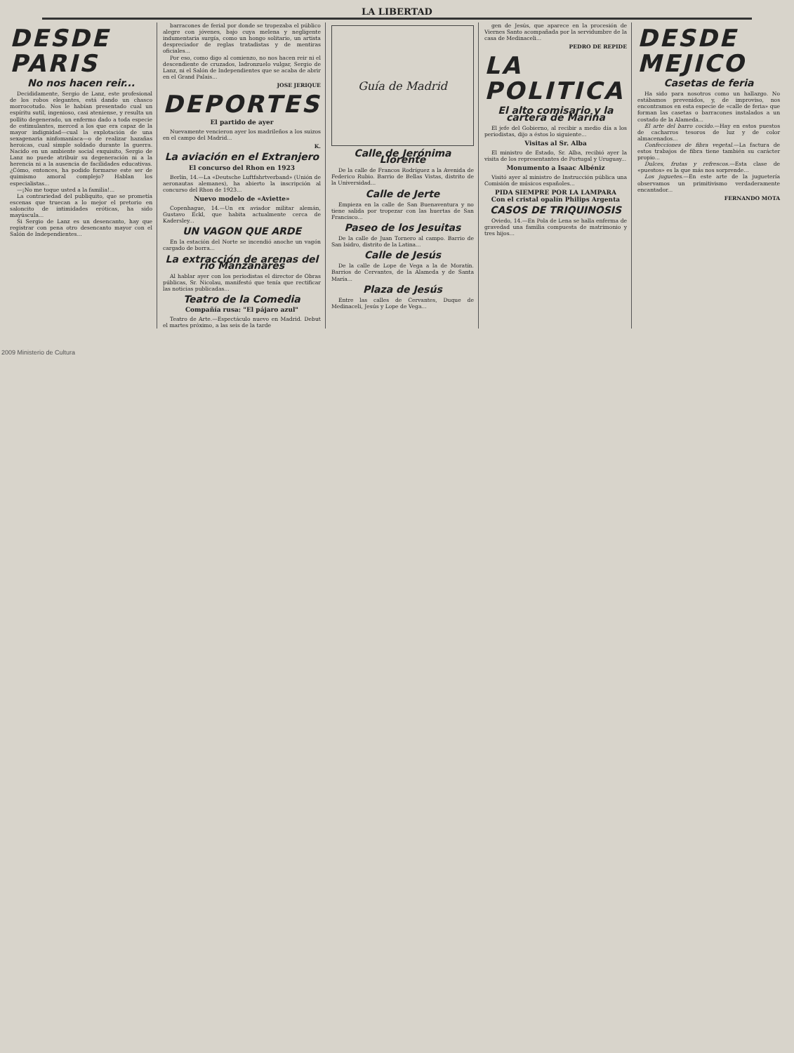LA LIBERTAD
DESDE PARIS
No nos hacen reir...
Decididamente, Sergio de Lanz, este profesional de los robos elegantes, está dando un chasco morrocotudo. Nos le habían presentado cual un espíritu sutil, ingenioso, casi ateniense, y resulta un pollito degenerado, un enfermo dado a toda especie de estimulantes, merced a los que era capaz de la mayor indignidad—cual la explotación de una sexagenaria ninfomaníaca—o de realizar hazañas heroicas, cual simple soldado durante la guerra. Nacido en un ambiente social exquisito, Sergio de Lanz no puede atribuir su degeneración ni a la herencia ni a la ausencia de facilidades educativas. ¿Cómo, entonces, ha podido formarse este ser de quimismo amoral complejo? Hablan los especialistas...
—¡No me toque usted a la familia!...
La contrariedad del publiquito, que se prometía escenas que truecan a lo mejor el pretorio en saloncito de intimidades eróticas, ha sido mayúscula...
Si Sergio de Lanz es un desencanto, hay que registrar con pena otro desencanto mayor con el Salón de Independientes...
barracones de ferial por donde se tropezaba el público alegre con jóvenes, bajo cuya melena y negligente indumentaria surgía, como un hongo solitario, un artista despreciador de reglas tratadistas y de mentiras oficiales...
Por eso, como digo al comienzo, no nos hacen reir ni el descendiente de cruzados, ladronzuelo vulgar, Sergio de Lanz, ni el Salón de Independientes que se acaba de abrir en el Grand Palais...
JOSE JERIQUE
DEPORTES
El partido de ayer
Nuevamente vencieron ayer los madrileños a los suizos en el campo del Madrid...
K.
La aviación en el Extranjero
El concurso del Rhon en 1923
Berlín, 14.—La «Deutsche Luftfahrtverband» (Unión de aeronautas alemanes), ha abierto la inscripción al concurso del Rhon de 1923...
Nuevo modelo de «Aviette»
Copenhague, 14.—Un ex aviador militar alemán, Gustavo Eckl, que habita actualmente cerca de Kadersley...
UN VAGON QUE ARDE
En la estación del Norte se incendió anoche un vagón cargado de borra...
La extracción de arenas del río Manzanares
Al hablar ayer con los periodistas el director de Obras públicas, Sr. Nicolau, manifestó que tenía que rectificar las noticias publicadas...
Teatro de la Comedia
Compañía rusa: "El pájaro azul"
Teatro de Arte.—Espectáculo nuevo en Madrid. Debut el martes próximo, a las seis de la tarde
Guía de Madrid
Calle de Jerónima Llorente
De la calle de Francos Rodríguez a la Avenida de Federico Rubio. Barrio de Bellas Vistas, distrito de la Universidad...
Calle de Jerte
Empieza en la calle de San Buenaventura y no tiene salida por tropezar con las huertas de San Francisco...
Paseo de los Jesuitas
De la calle de Juan Tornero al campo. Barrio de San Isidro, distrito de la Latina...
Calle de Jesús
De la calle de Lope de Vega a la de Moratín. Barrios de Cervantes, de la Alameda y de Santa María...
Plaza de Jesús
Entre las calles de Cervantes, Duque de Medinaceli, Jesús y Lope de Vega...
gen de Jesús, que aparece en la procesión de Viernes Santo acompañada por la servidumbre de la casa de Medinaceli...
PEDRO DE REPIDE
LA POLITICA
El alto comisario y la cartera de Marina
El jefe del Gobierno, al recibir a medio día a los periodistas, dijo a éstos lo siguiente...
Visitas al Sr. Alba
El ministro de Estado, Sr. Alba, recibió ayer la visita de los representantes de Portugal y Uruguay...
Monumento a Isaac Albéniz
Visitó ayer al ministro de Instrucción pública una Comisión de músicos españoles...
PIDA SIEMPRE POR LA LAMPARA
Con el cristal opalín Philips Argenta
CASOS DE TRIQUINOSIS
Oviedo, 14.—En Pola de Lena se halla enferma de gravedad una familia compuesta de matrimonio y tres hijos...
DESDE MEJICO
Casetas de feria
Ha sido para nosotros como un hallazgo. No estábamos prevenidos, y, de improviso, nos encontramos en esta especie de «calle de feria» que forman las casetas o barracones instalados a un costado de la Alameda...
El arte del barro cocido.—Hay en estos puestos de cacharros tesoros de luz y de color almacenados...
Confecciones de fibra vegetal.—La factura de estos trabajos de fibra tiene también su carácter propio...
Dulces, frutas y refrescos.—Esta clase de «puestos» es la que más nos sorprende...
Los juguetes.—En este arte de la juguetería observamos un primitivismo verdaderamente encantador...
FERNANDO MOTA
2009 Ministerio de Cultura